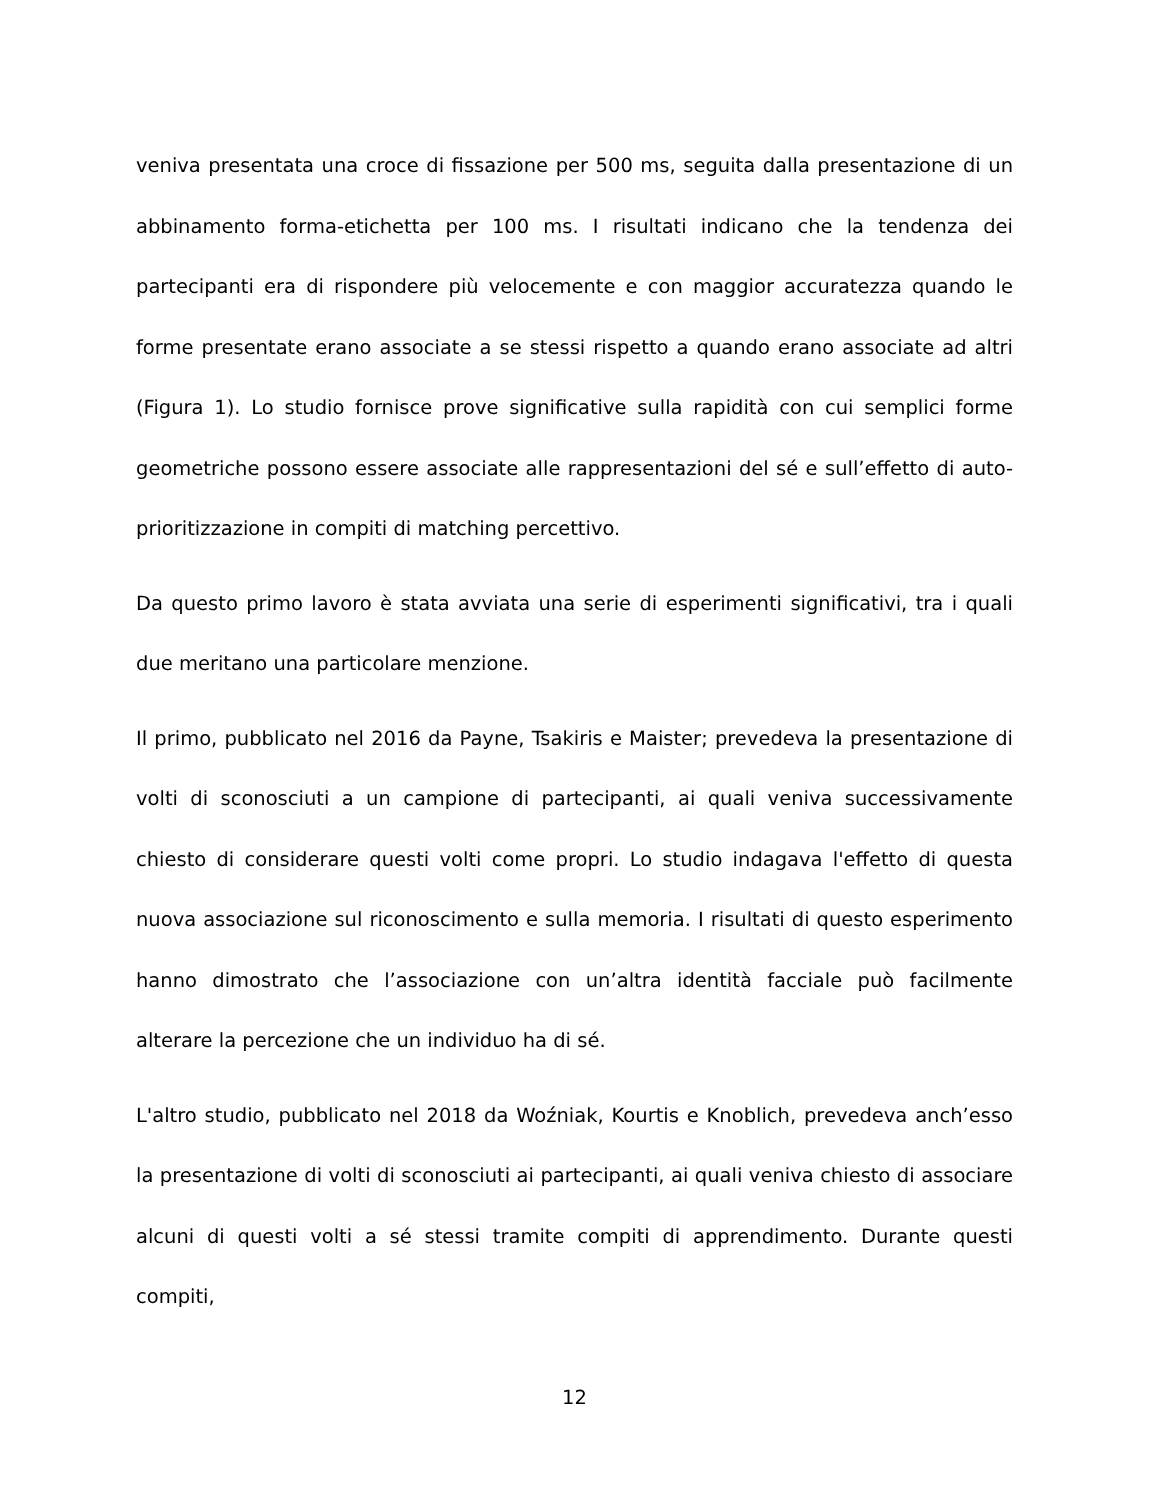veniva presentata una croce di fissazione per 500 ms, seguita dalla presentazione di un abbinamento forma-etichetta per 100 ms. I risultati indicano che la tendenza dei partecipanti era di rispondere più velocemente e con maggior accuratezza quando le forme presentate erano associate a se stessi rispetto a quando erano associate ad altri (Figura 1). Lo studio fornisce prove significative sulla rapidità con cui semplici forme geometriche possono essere associate alle rappresentazioni del sé e sull’effetto di auto-prioritizzazione in compiti di matching percettivo.
Da questo primo lavoro è stata avviata una serie di esperimenti significativi, tra i quali due meritano una particolare menzione.
Il primo, pubblicato nel 2016 da Payne, Tsakiris e Maister; prevedeva la presentazione di volti di sconosciuti a un campione di partecipanti, ai quali veniva successivamente chiesto di considerare questi volti come propri. Lo studio indagava l'effetto di questa nuova associazione sul riconoscimento e sulla memoria. I risultati di questo esperimento hanno dimostrato che l’associazione con un’altra identità facciale può facilmente alterare la percezione che un individuo ha di sé.
L'altro studio, pubblicato nel 2018 da Woźniak, Kourtis e Knoblich, prevedeva anch’esso la presentazione di volti di sconosciuti ai partecipanti, ai quali veniva chiesto di associare alcuni di questi volti a sé stessi tramite compiti di apprendimento. Durante questi compiti,
12